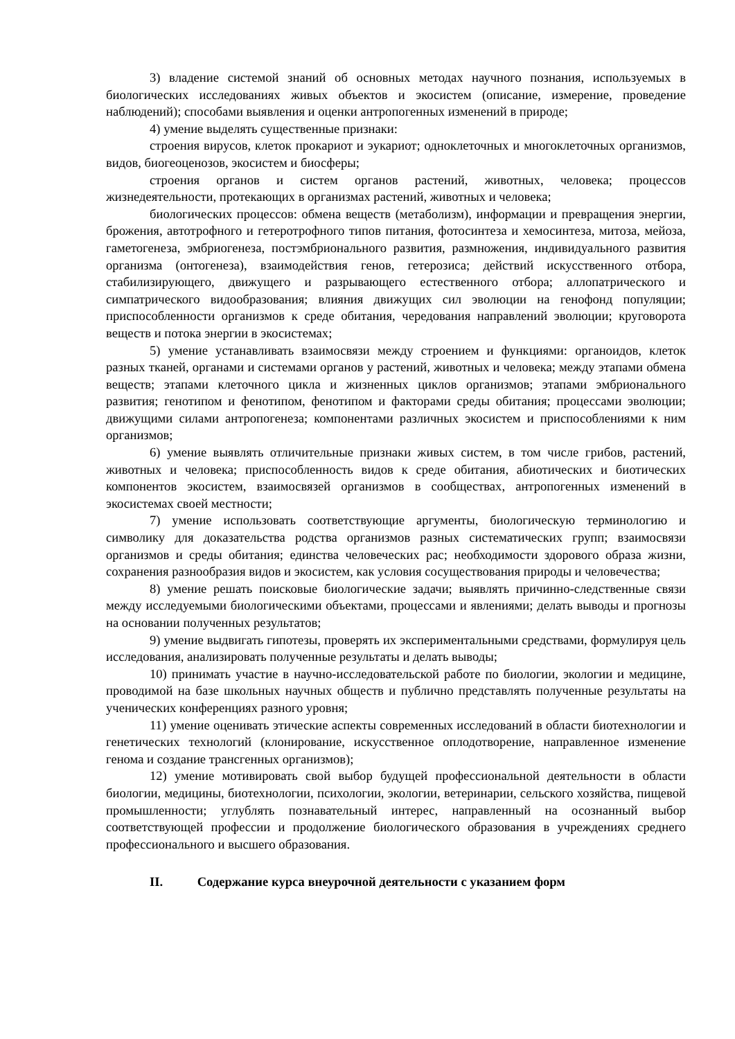3) владение системой знаний об основных методах научного познания, используемых в биологических исследованиях живых объектов и экосистем (описание, измерение, проведение наблюдений); способами выявления и оценки антропогенных изменений в природе;
4) умение выделять существенные признаки:
строения вирусов, клеток прокариот и эукариот; одноклеточных и многоклеточных организмов, видов, биогеоценозов, экосистем и биосферы;
строения органов и систем органов растений, животных, человека; процессов жизнедеятельности, протекающих в организмах растений, животных и человека;
биологических процессов: обмена веществ (метаболизм), информации и превращения энергии, брожения, автотрофного и гетеротрофного типов питания, фотосинтеза и хемосинтеза, митоза, мейоза, гаметогенеза, эмбриогенеза, постэмбрионального развития, размножения, индивидуального развития организма (онтогенеза), взаимодействия генов, гетерозиса; действий искусственного отбора, стабилизирующего, движущего и разрывающего естественного отбора; аллопатрического и симпатрического видообразования; влияния движущих сил эволюции на генофонд популяции; приспособленности организмов к среде обитания, чередования направлений эволюции; круговорота веществ и потока энергии в экосистемах;
5) умение устанавливать взаимосвязи между строением и функциями: органоидов, клеток разных тканей, органами и системами органов у растений, животных и человека; между этапами обмена веществ; этапами клеточного цикла и жизненных циклов организмов; этапами эмбрионального развития; генотипом и фенотипом, фенотипом и факторами среды обитания; процессами эволюции; движущими силами антропогенеза; компонентами различных экосистем и приспособлениями к ним организмов;
6) умение выявлять отличительные признаки живых систем, в том числе грибов, растений, животных и человека; приспособленность видов к среде обитания, абиотических и биотических компонентов экосистем, взаимосвязей организмов в сообществах, антропогенных изменений в экосистемах своей местности;
7) умение использовать соответствующие аргументы, биологическую терминологию и символику для доказательства родства организмов разных систематических групп; взаимосвязи организмов и среды обитания; единства человеческих рас; необходимости здорового образа жизни, сохранения разнообразия видов и экосистем, как условия сосуществования природы и человечества;
8) умение решать поисковые биологические задачи; выявлять причинно-следственные связи между исследуемыми биологическими объектами, процессами и явлениями; делать выводы и прогнозы на основании полученных результатов;
9) умение выдвигать гипотезы, проверять их экспериментальными средствами, формулируя цель исследования, анализировать полученные результаты и делать выводы;
10) принимать участие в научно-исследовательской работе по биологии, экологии и медицине, проводимой на базе школьных научных обществ и публично представлять полученные результаты на ученических конференциях разного уровня;
11) умение оценивать этические аспекты современных исследований в области биотехнологии и генетических технологий (клонирование, искусственное оплодотворение, направленное изменение генома и создание трансгенных организмов);
12) умение мотивировать свой выбор будущей профессиональной деятельности в области биологии, медицины, биотехнологии, психологии, экологии, ветеринарии, сельского хозяйства, пищевой промышленности; углублять познавательный интерес, направленный на осознанный выбор соответствующей профессии и продолжение биологического образования в учреждениях среднего профессионального и высшего образования.
II. Содержание курса внеурочной деятельности с указанием форм